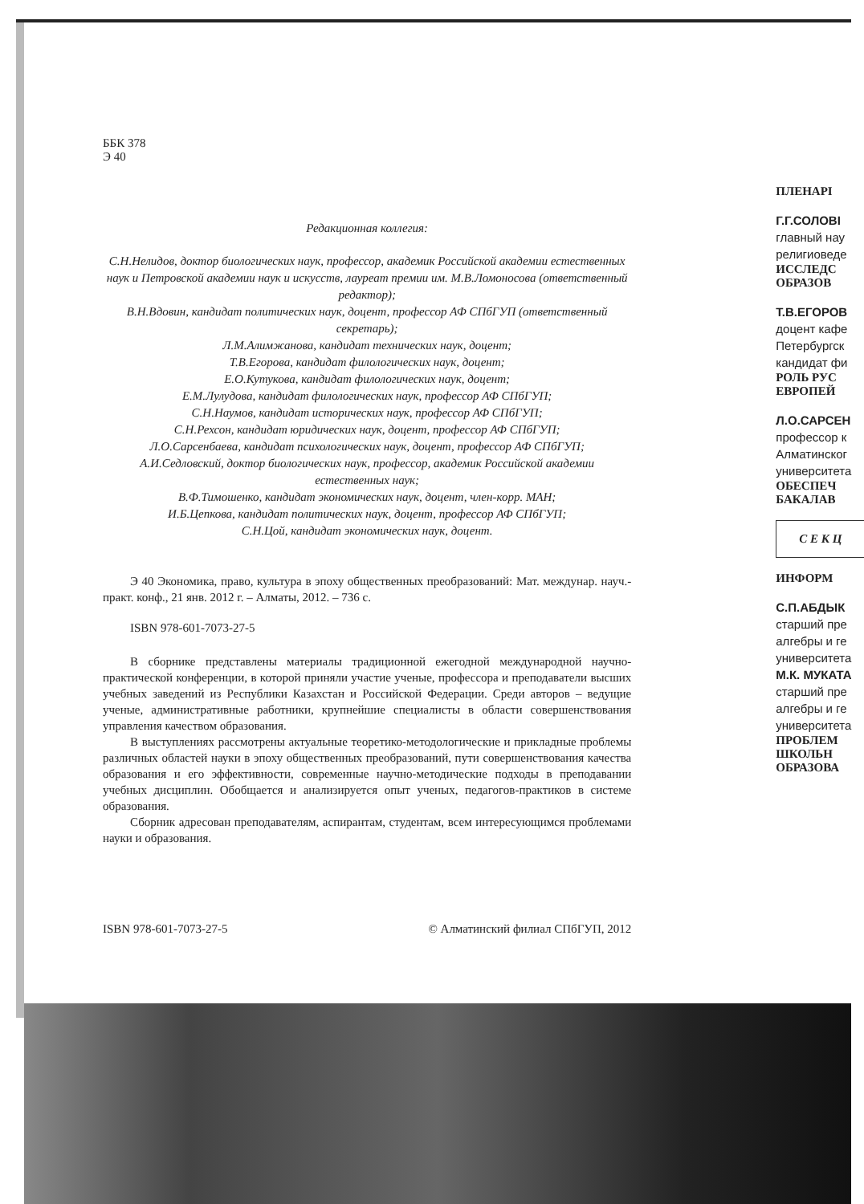ББК 378
Э 40
Редакционная коллегия:
С.Н.Нелидов, доктор биологических наук, профессор, академик Российской академии естественных наук и Петровской академии наук и искусств, лауреат премии им. М.В.Ломоносова (ответственный редактор);
В.Н.Вдовин, кандидат политических наук, доцент, профессор АФ СПбГУП (ответственный секретарь);
Л.М.Алимжанова, кандидат технических наук, доцент;
Т.В.Егорова, кандидат филологических наук, доцент;
Е.О.Кутукова, кандидат филологических наук, доцент;
Е.М.Лулудова, кандидат филологических наук, профессор АФ СПбГУП;
С.Н.Наумов, кандидат исторических наук, профессор АФ СПбГУП;
С.Н.Рехсон, кандидат юридических наук, доцент, профессор АФ СПбГУП;
Л.О.Сарсенбаева, кандидат психологических наук, доцент, профессор АФ СПбГУП;
А.И.Седловский, доктор биологических наук, профессор, академик Российской академии естественных наук;
В.Ф.Тимошенко, кандидат экономических наук, доцент, член-корр. МАН;
И.Б.Цепкова, кандидат политических наук, доцент, профессор АФ СПбГУП;
С.Н.Цой, кандидат экономических наук, доцент.
Э 40 Экономика, право, культура в эпоху общественных преобразований: Мат. междунар. науч.-практ. конф., 21 янв. 2012 г. – Алматы, 2012. – 736 с.
ISBN 978-601-7073-27-5
В сборнике представлены материалы традиционной ежегодной международной научно-практической конференции, в которой приняли участие ученые, профессора и преподаватели высших учебных заведений из Республики Казахстан и Российской Федерации. Среди авторов – ведущие ученые, административные работники, крупнейшие специалисты в области совершенствования управления качеством образования.
В выступлениях рассмотрены актуальные теоретико-методологические и прикладные проблемы различных областей науки в эпоху общественных преобразований, пути совершенствования качества образования и его эффективности, современные научно-методические подходы в преподавании учебных дисциплин. Обобщается и анализируется опыт ученых, педагогов-практиков в системе образования.
Сборник адресован преподавателям, аспирантам, студентам, всем интересующимся проблемами науки и образования.
ISBN 978-601-7073-27-5 © Алматинский филиал СПбГУП, 2012
ПЛЕНАРІ
Г.Г.СОЛОВІ
главный нау
религиоведе
ИССЛЕДС
ОБРАЗОВ
Т.В.ЕГОРОВ
доцент кафе
Петербургск
кандидат фи
РОЛЬ РУС
ЕВРОПЕЙ
Л.О.САРСЕН
профессор к
Алматинског
университета
ОБЕСПЕЧ
БАКАЛАВ
С Е К Ц
ИНФОРМ
С.П.АБДЫК
старший пре
алгебры и ге
университета
М.К. МУКАТА
старший пре
алгебры и ге
университета
ПРОБЛЕМ
ШКОЛЬН
ОБРАЗОВА